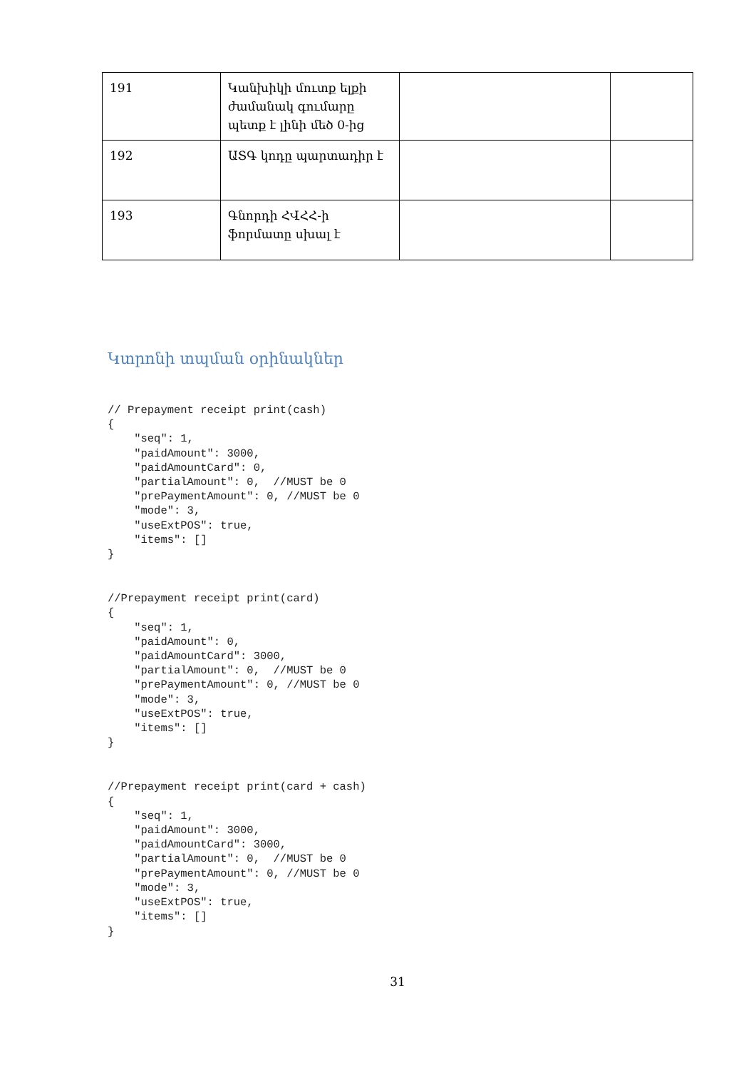| 191 | Կանխիկի մուտք ելքի ժամանակ գումարը պետք է լինի մեծ 0-ից | | |
| 192 | ԱՏԳ կոդը պարտադիր է | | |
| 193 | Գնորդի ՀՎՀՀ-ի ֆորմատը սխալ է | | |
Կտրոնի տպման օրինակներ
// Prepayment receipt print(cash)
{
    "seq": 1,
    "paidAmount": 3000,
    "paidAmountCard": 0,
    "partialAmount": 0,  //MUST be 0
    "prePaymentAmount": 0, //MUST be 0
    "mode": 3,
    "useExtPOS": true,
    "items": []
}
//Prepayment receipt print(card)
{
    "seq": 1,
    "paidAmount": 0,
    "paidAmountCard": 3000,
    "partialAmount": 0,  //MUST be 0
    "prePaymentAmount": 0, //MUST be 0
    "mode": 3,
    "useExtPOS": true,
    "items": []
}
//Prepayment receipt print(card + cash)
{
    "seq": 1,
    "paidAmount": 3000,
    "paidAmountCard": 3000,
    "partialAmount": 0,  //MUST be 0
    "prePaymentAmount": 0, //MUST be 0
    "mode": 3,
    "useExtPOS": true,
    "items": []
}
31